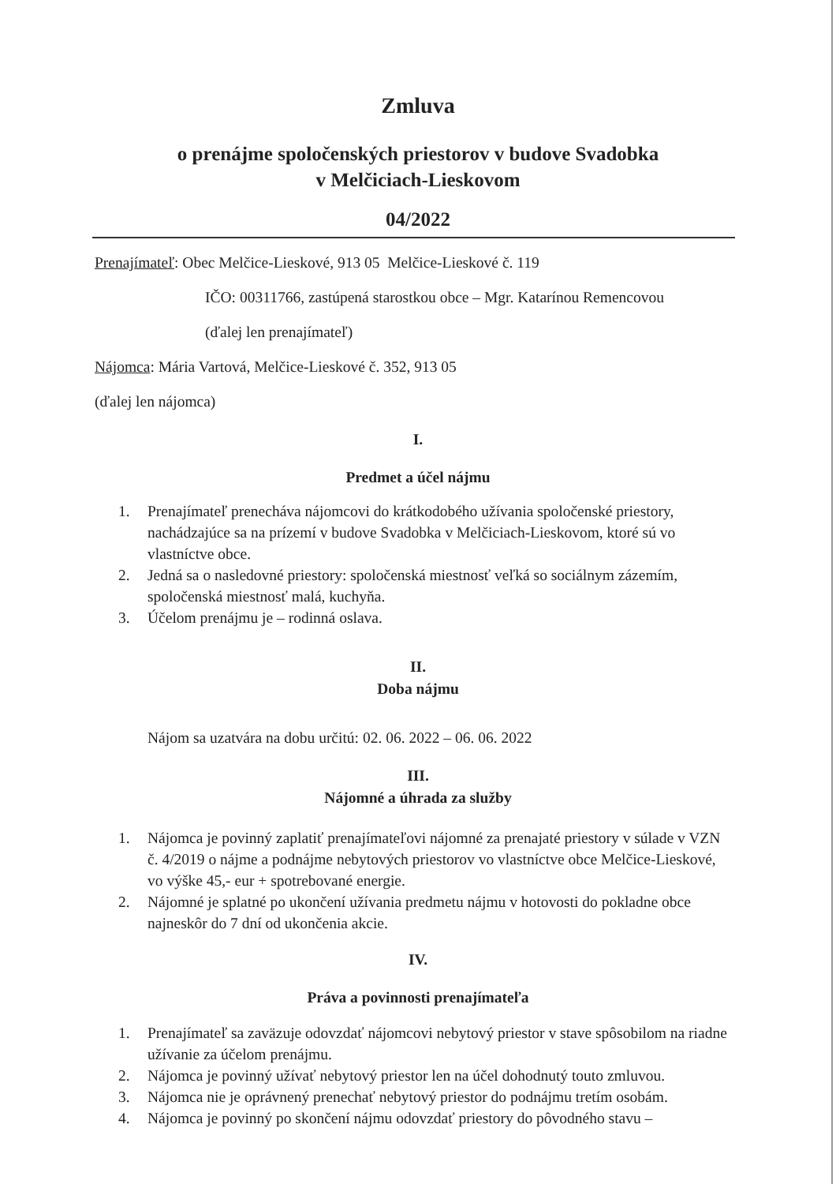Zmluva
o prenájme spoločenských priestorov v budove Svadobka
v Melčiciach-Lieskovom
04/2022
Prenajímateľ: Obec Melčice-Lieskové, 913 05 Melčice-Lieskové č. 119
IČO: 00311766, zastúpená starostkou obce – Mgr. Katarínou Remencovou
(ďalej len prenajímateľ)
Nájomca: Mária Vartová, Melčice-Lieskové č. 352, 913 05
(ďalej len nájomca)
I.
Predmet a účel nájmu
1. Prenajímateľ prenecháva nájomcovi do krátkodobého užívania spoločenské priestory, nachádzajúce sa na prízemí v budove Svadobka v Melčiciach-Lieskovom, ktoré sú vo vlastníctve obce.
2. Jedná sa o nasledovné priestory: spoločenská miestnosť veľká so sociálnym zázemím, spoločenská miestnosť malá, kuchyňa.
3. Účelom prenájmu je – rodinná oslava.
II.
Doba nájmu
Nájom sa uzatvára na dobu určitú: 02. 06. 2022 – 06. 06. 2022
III.
Nájomné a úhrada za služby
1. Nájomca je povinný zaplatiť prenajímateľovi nájomné za prenajaté priestory v súlade v VZN č. 4/2019 o nájme a podnájme nebytových priestorov vo vlastníctve obce Melčice-Lieskové, vo výške 45,- eur + spotrebované energie.
2. Nájomné je splatné po ukončení užívania predmetu nájmu v hotovosti do pokladne obce najneskôr do 7 dní od ukončenia akcie.
IV.
Práva a povinnosti prenajímateľa
1. Prenajímateľ sa zaväzuje odovzdať nájomcovi nebytový priestor v stave spôsobilom na riadne užívanie za účelom prenájmu.
2. Nájomca je povinný užívať nebytový priestor len na účel dohodnutý touto zmluvou.
3. Nájomca nie je oprávnený prenechať nebytový priestor do podnájmu tretím osobám.
4. Nájomca je povinný po skončení nájmu odovzdať priestory do pôvodného stavu –